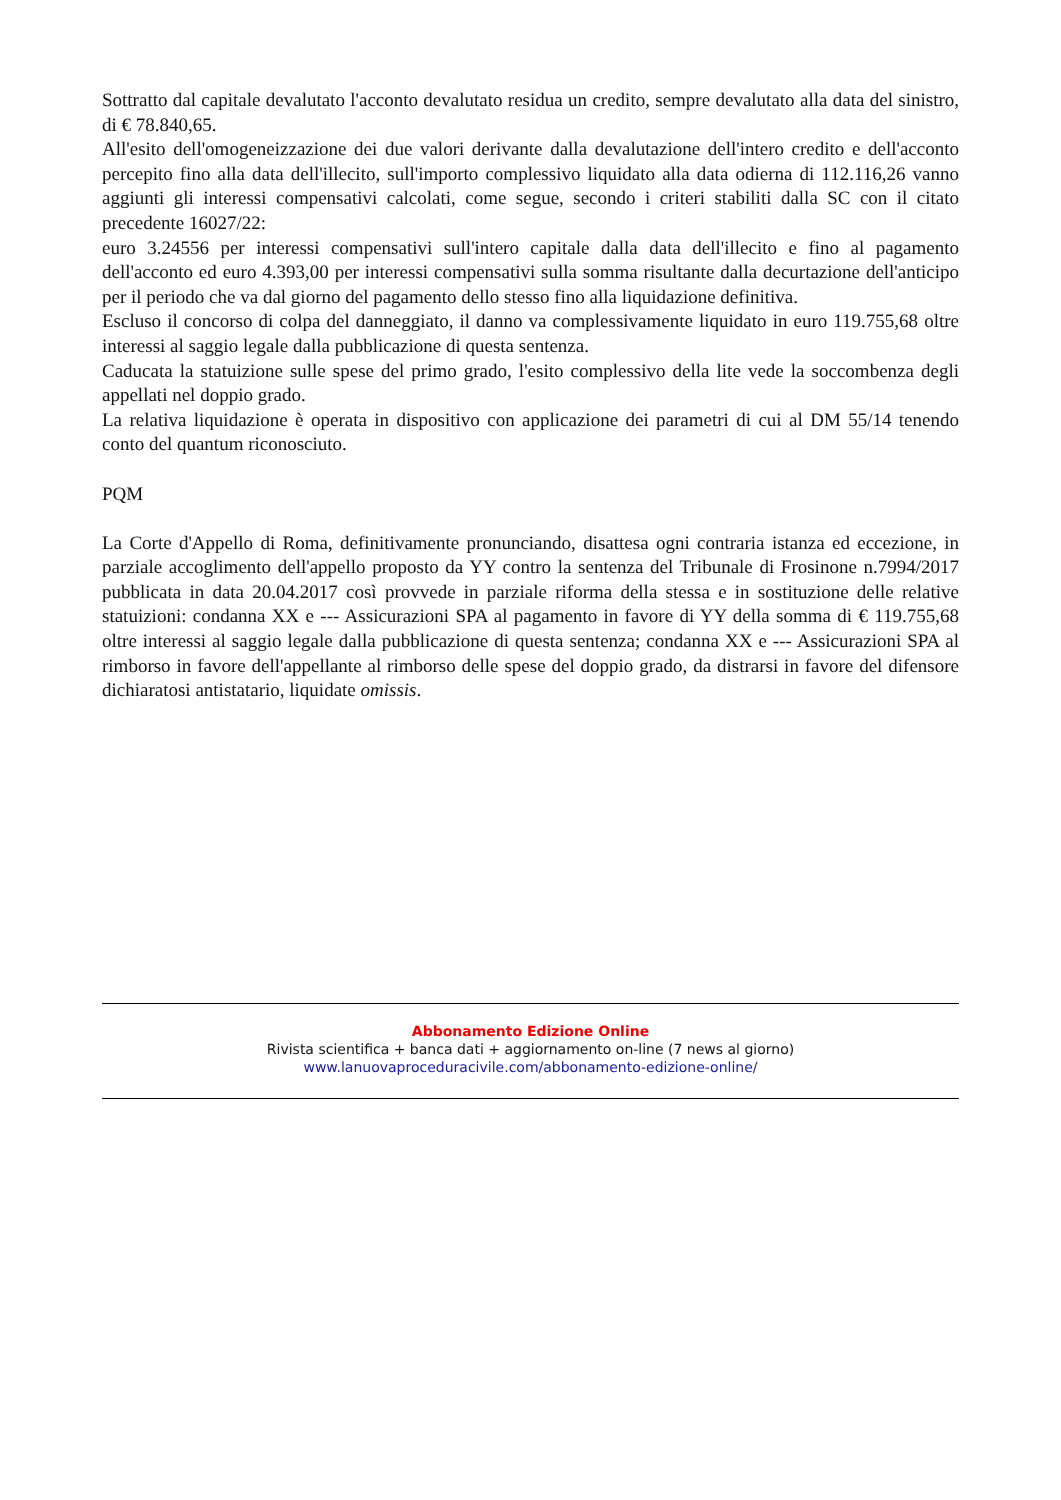Sottratto dal capitale devalutato l'acconto devalutato residua un credito, sempre devalutato alla data del sinistro, di € 78.840,65.
All'esito dell'omogeneizzazione dei due valori derivante dalla devalutazione dell'intero credito e dell'acconto percepito fino alla data dell'illecito, sull'importo complessivo liquidato alla data odierna di 112.116,26 vanno aggiunti gli interessi compensativi calcolati, come segue, secondo i criteri stabiliti dalla SC con il citato precedente 16027/22:
euro 3.24556 per interessi compensativi sull'intero capitale dalla data dell'illecito e fino al pagamento dell'acconto ed euro 4.393,00 per interessi compensativi sulla somma risultante dalla decurtazione dell'anticipo per il periodo che va dal giorno del pagamento dello stesso fino alla liquidazione definitiva.
Escluso il concorso di colpa del danneggiato, il danno va complessivamente liquidato in euro 119.755,68 oltre interessi al saggio legale dalla pubblicazione di questa sentenza.
Caducata la statuizione sulle spese del primo grado, l'esito complessivo della lite vede la soccombenza degli appellati nel doppio grado.
La relativa liquidazione è operata in dispositivo con applicazione dei parametri di cui al DM 55/14 tenendo conto del quantum riconosciuto.
PQM
La Corte d'Appello di Roma, definitivamente pronunciando, disattesa ogni contraria istanza ed eccezione, in parziale accoglimento dell'appello proposto da YY contro la sentenza del Tribunale di Frosinone n.7994/2017 pubblicata in data 20.04.2017 così provvede in parziale riforma della stessa e in sostituzione delle relative statuizioni: condanna XX e --- Assicurazioni SPA al pagamento in favore di YY della somma di € 119.755,68 oltre interessi al saggio legale dalla pubblicazione di questa sentenza; condanna XX e --- Assicurazioni SPA al rimborso in favore dell'appellante al rimborso delle spese del doppio grado, da distrarsi in favore del difensore dichiaratosi antistatario, liquidate omissis.
Abbonamento Edizione Online
Rivista scientifica + banca dati + aggiornamento on-line (7 news al giorno)
www.lanuovaproceduracivile.com/abbonamento-edizione-online/